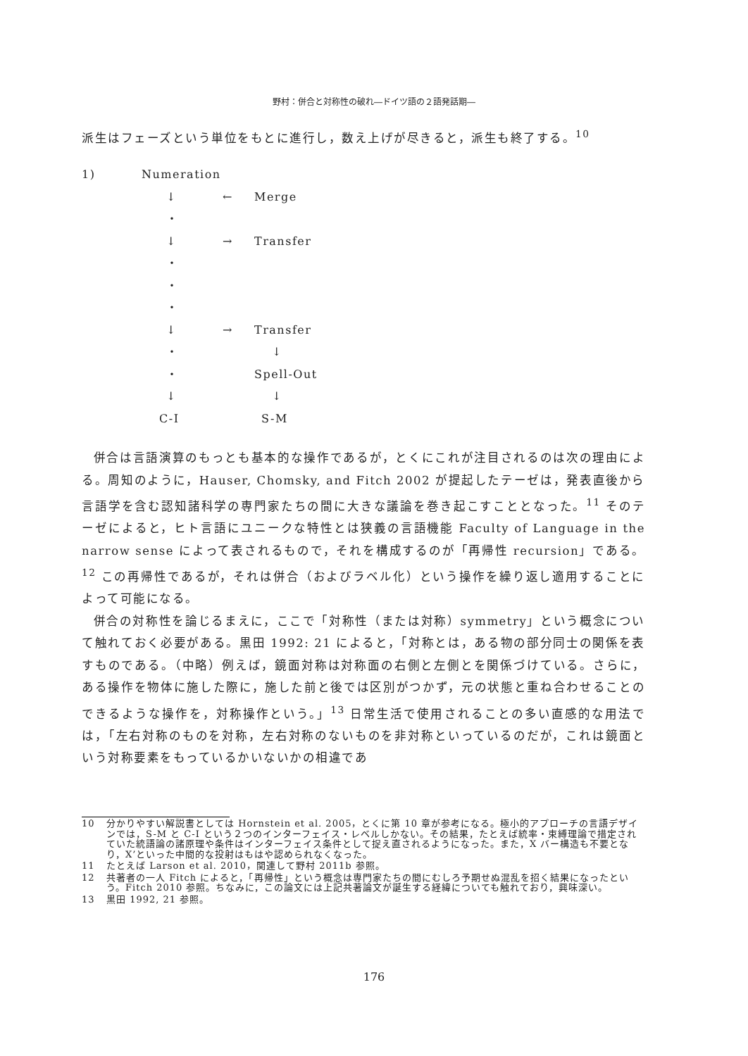野村：併合と対称性の破れ―ドイツ語の２語発話期―
派生はフェーズという単位をもとに進行し，数え上げが尽きると，派生も終了する。<sup>10</sup>
| 1) | Numeration | | |
| | ↓ | ← | Merge |
| | ・ | | |
| | ↓ | → | Transfer |
| | ・ | | |
| | ・ | | |
| | ・ | | |
| | ↓ | → | Transfer |
| | ・ | | ↓ |
| | ・ | | Spell-Out |
| | ↓ | | ↓ |
| | C-I | | S-M |
併合は言語演算のもっとも基本的な操作であるが，とくにこれが注目されるのは次の理由による。周知のように，Hauser, Chomsky, and Fitch 2002 が提起したテーゼは，発表直後から言語学を含む認知諸科学の専門家たちの間に大きな議論を巻き起こすこととなった。<sup>11</sup> そのテーゼによると，ヒト言語にユニークな特性とは狭義の言語機能 Faculty of Language in the narrow sense によって表されるもので，それを構成するのが「再帰性 recursion」である。<sup>12</sup> この再帰性であるが，それは併合（およびラベル化）という操作を繰り返し適用することによって可能になる。
併合の対称性を論じるまえに，ここで「対称性（または対称）symmetry」という概念について触れておく必要がある。黒田 1992: 21 によると，「対称とは，ある物の部分同士の関係を表すものである。（中略）例えば，鏡面対称は対称面の右側と左側とを関係づけている。さらに，ある操作を物体に施した際に，施した前と後では区別がつかず，元の状態と重ね合わせることのできるような操作を，対称操作という。」<sup>13</sup> 日常生活で使用されることの多い直感的な用法では，「左右対称のものを対称，左右対称のないものを非対称といっているのだが，これは鏡面という対称要素をもっているかいないかの相違であ
10 分かりやすい解説書としては Hornstein et al. 2005，とくに第 10 章が参考になる。極小的アプローチの言語デザインでは，S-M と C-I という２つのインターフェイス・レベルしかない。その結果，たとえば統率・束縛理論で措定されていた統語論の諸原理や条件はインターフェイス条件として捉え直されるようになった。また，X バー構造も不要となり，X’といった中間的な投射はもはや認められなくなった。
11 たとえば Larson et al. 2010，関連して野村 2011b 参照。
12 共著者の一人 Fitch によると，「再帰性」という概念は専門家たちの間にむしろ予期せぬ混乱を招く結果になったという。Fitch 2010 参照。ちなみに，この論文には上記共著論文が誕生する経緯についても触れており，興味深い。
13 黒田 1992, 21 参照。
176